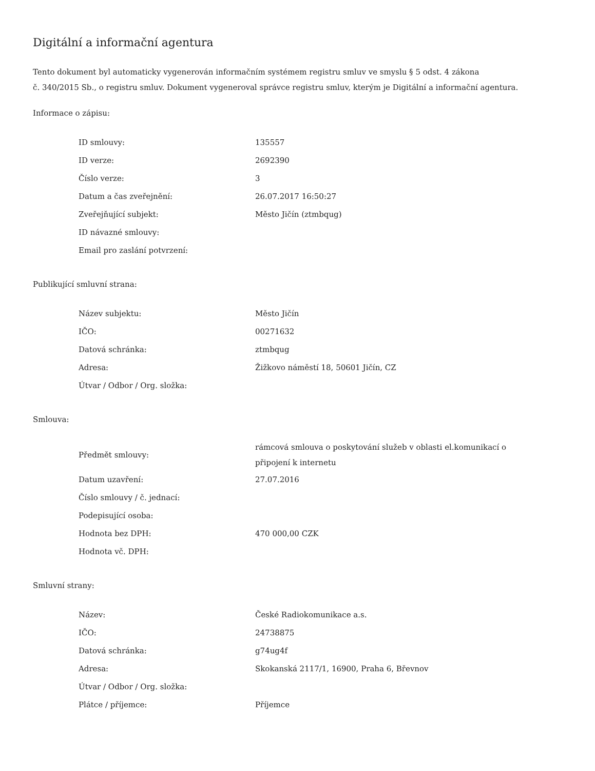Digitální a informační agentura
Tento dokument byl automaticky vygenerován informačním systémem registru smluv ve smyslu § 5 odst. 4 zákona
č. 340/2015 Sb., o registru smluv. Dokument vygeneroval správce registru smluv, kterým je Digitální a informační agentura.
Informace o zápisu:
| ID smlouvy: | 135557 |
| ID verze: | 2692390 |
| Číslo verze: | 3 |
| Datum a čas zveřejnění: | 26.07.2017 16:50:27 |
| Zveřejňující subjekt: | Město Jičín (ztmbqug) |
| ID návazné smlouvy: | |
| Email pro zaslání potvrzení: | |
Publikující smluvní strana:
| Název subjektu: | Město Jičín |
| IČO: | 00271632 |
| Datová schránka: | ztmbqug |
| Adresa: | Žižkovo náměstí 18, 50601 Jičín, CZ |
| Útvar / Odbor / Org. složka: | |
Smlouva:
| Předmět smlouvy: | rámcová smlouva o poskytování služeb v oblasti el.komunikací o připojení k internetu |
| Datum uzavření: | 27.07.2016 |
| Číslo smlouvy / č. jednací: | |
| Podepisující osoba: | |
| Hodnota bez DPH: | 470 000,00 CZK |
| Hodnota vč. DPH: | |
Smluvní strany:
| Název: | České Radiokomunikace a.s. |
| IČO: | 24738875 |
| Datová schránka: | g74ug4f |
| Adresa: | Skokanská 2117/1, 16900, Praha 6, Břevnov |
| Útvar / Odbor / Org. složka: | |
| Plátce / příjemce: | Příjemce |